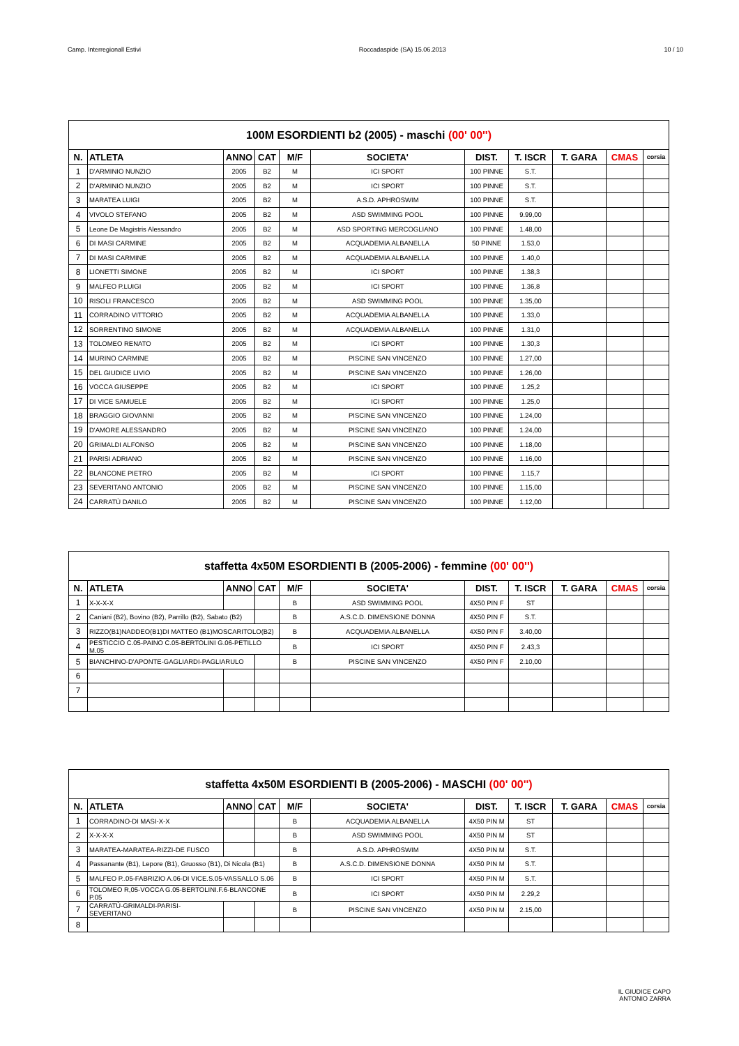Camp. Interregionall Estivi Roccadaspide (SA) 15.06.2013 10 / 10
| 100M ESORDIENTI b2 (2005) - maschi (00' 00'') | | | | | | | | | | |
| --- | --- | --- | --- | --- | --- | --- | --- | --- | --- | --- |
| N. | ATLETA | ANNO | CAT | M/F | SOCIETA' | DIST. | T. ISCR | T. GARA | CMAS | corsia |
| 1 | D'ARMINIO NUNZIO | 2005 | B2 | M | ICI SPORT | 100 PINNE | S.T. | | | |
| 2 | D'ARMINIO NUNZIO | 2005 | B2 | M | ICI SPORT | 100 PINNE | S.T. | | | |
| 3 | MARATEA LUIGI | 2005 | B2 | M | A.S.D. APHROSWIM | 100 PINNE | S.T. | | | |
| 4 | VIVOLO STEFANO | 2005 | B2 | M | ASD SWIMMING POOL | 100 PINNE | 9.99,00 | | | |
| 5 | Leone De Magistris Alessandro | 2005 | B2 | M | ASD SPORTING MERCOGLIANO | 100 PINNE | 1.48,00 | | | |
| 6 | DI MASI CARMINE | 2005 | B2 | M | ACQUADEMIA ALBANELLA | 50 PINNE | 1.53,0 | | | |
| 7 | DI MASI CARMINE | 2005 | B2 | M | ACQUADEMIA ALBANELLA | 100 PINNE | 1.40,0 | | | |
| 8 | LIONETTI SIMONE | 2005 | B2 | M | ICI SPORT | 100 PINNE | 1.38,3 | | | |
| 9 | MALFEO P.LUIGI | 2005 | B2 | M | ICI SPORT | 100 PINNE | 1.36,8 | | | |
| 10 | RISOLI FRANCESCO | 2005 | B2 | M | ASD SWIMMING POOL | 100 PINNE | 1.35,00 | | | |
| 11 | CORRADINO VITTORIO | 2005 | B2 | M | ACQUADEMIA ALBANELLA | 100 PINNE | 1.33,0 | | | |
| 12 | SORRENTINO SIMONE | 2005 | B2 | M | ACQUADEMIA ALBANELLA | 100 PINNE | 1.31,0 | | | |
| 13 | TOLOMEO RENATO | 2005 | B2 | M | ICI SPORT | 100 PINNE | 1.30,3 | | | |
| 14 | MURINO CARMINE | 2005 | B2 | M | PISCINE SAN VINCENZO | 100 PINNE | 1.27,00 | | | |
| 15 | DEL GIUDICE LIVIO | 2005 | B2 | M | PISCINE SAN VINCENZO | 100 PINNE | 1.26,00 | | | |
| 16 | VOCCA GIUSEPPE | 2005 | B2 | M | ICI SPORT | 100 PINNE | 1.25,2 | | | |
| 17 | DI VICE SAMUELE | 2005 | B2 | M | ICI SPORT | 100 PINNE | 1.25,0 | | | |
| 18 | BRAGGIO GIOVANNI | 2005 | B2 | M | PISCINE SAN VINCENZO | 100 PINNE | 1.24,00 | | | |
| 19 | D'AMORE ALESSANDRO | 2005 | B2 | M | PISCINE SAN VINCENZO | 100 PINNE | 1.24,00 | | | |
| 20 | GRIMALDI ALFONSO | 2005 | B2 | M | PISCINE SAN VINCENZO | 100 PINNE | 1.18,00 | | | |
| 21 | PARISI ADRIANO | 2005 | B2 | M | PISCINE SAN VINCENZO | 100 PINNE | 1.16,00 | | | |
| 22 | BLANCONE PIETRO | 2005 | B2 | M | ICI SPORT | 100 PINNE | 1.15,7 | | | |
| 23 | SEVERITANO ANTONIO | 2005 | B2 | M | PISCINE SAN VINCENZO | 100 PINNE | 1.15,00 | | | |
| 24 | CARRATÙ DANILO | 2005 | B2 | M | PISCINE SAN VINCENZO | 100 PINNE | 1.12,00 | | | |
| staffetta 4x50M ESORDIENTI B (2005-2006) - femmine (00' 00'') | | | | | | | | | | |
| --- | --- | --- | --- | --- | --- | --- | --- | --- | --- | --- |
| N. | ATLETA | ANNO | CAT | M/F | SOCIETA' | DIST. | T. ISCR | T. GARA | CMAS | corsia |
| 1 | X-X-X-X | | | B | ASD SWIMMING POOL | 4X50 PIN F | ST | | | |
| 2 | Caniani (B2), Bovino (B2), Parrillo (B2), Sabato (B2) | | | B | A.S.C.D. DIMENSIONE DONNA | 4X50 PIN F | S.T. | | | |
| 3 | RIZZO(B1)NADDEO(B1)DI MATTEO (B1)MOSCARITOLO(B2) | | | B | ACQUADEMIA ALBANELLA | 4X50 PIN F | 3.40,00 | | | |
| 4 | PESTICCIO C.05-PAINO C.05-BERTOLINI G.06-PETILLO M.05 | | | B | ICI SPORT | 4X50 PIN F | 2.43,3 | | | |
| 5 | BIANCHINO-D'APONTE-GAGLIARDI-PAGLIARULO | | | B | PISCINE SAN VINCENZO | 4X50 PIN F | 2.10,00 | | | |
| 6 | | | | | | | | | | |
| 7 | | | | | | | | | | |
| staffetta 4x50M ESORDIENTI B (2005-2006) - MASCHI (00' 00'') | | | | | | | | | | |
| --- | --- | --- | --- | --- | --- | --- | --- | --- | --- | --- |
| N. | ATLETA | ANNO | CAT | M/F | SOCIETA' | DIST. | T. ISCR | T. GARA | CMAS | corsia |
| 1 | CORRADINO-DI MASI-X-X | | | B | ACQUADEMIA ALBANELLA | 4X50 PIN M | ST | | | |
| 2 | X-X-X-X | | | B | ASD SWIMMING POOL | 4X50 PIN M | ST | | | |
| 3 | MARATEA-MARATEA-RIZZI-DE FUSCO | | | B | A.S.D. APHROSWIM | 4X50 PIN M | S.T. | | | |
| 4 | Passanante (B1), Lepore (B1), Gruosso (B1), Di Nicola (B1) | | | B | A.S.C.D. DIMENSIONE DONNA | 4X50 PIN M | S.T. | | | |
| 5 | MALFEO P..05-FABRIZIO A.06-DI VICE.S.05-VASSALLO S.06 | | | B | ICI SPORT | 4X50 PIN M | S.T. | | | |
| 6 | TOLOMEO R,05-VOCCA G.05-BERTOLINI.F.6-BLANCONE P.05 | | | B | ICI SPORT | 4X50 PIN M | 2.29,2 | | | |
| 7 | CARRATÙ-GRIMALDI-PARISI-SEVERITANO | | | B | PISCINE SAN VINCENZO | 4X50 PIN M | 2.15,00 | | | |
| 8 | | | | | | | | | | |
IL GIUDICE CAPO
ANTONIO ZARRA